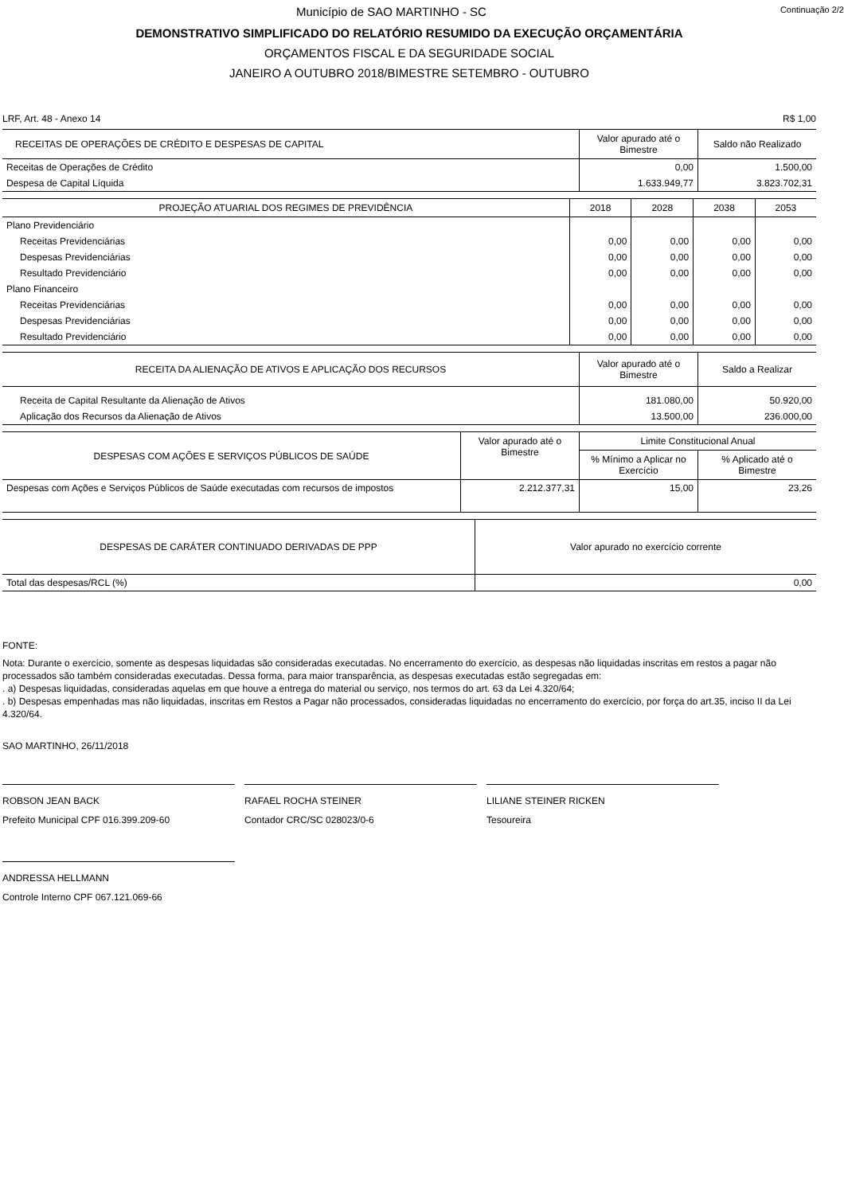Continuação 2/2 Município de SAO MARTINHO - SC
DEMONSTRATIVO SIMPLIFICADO DO RELATÓRIO RESUMIDO DA EXECUÇÃO ORÇAMENTÁRIA
ORÇAMENTOS FISCAL E DA SEGURIDADE SOCIAL
JANEIRO A OUTUBRO 2018/BIMESTRE SETEMBRO - OUTUBRO
LRF, Art. 48 - Anexo 14 R$ 1,00
| RECEITAS DE OPERAÇÕES DE CRÉDITO E DESPESAS DE CAPITAL | Valor apurado até o Bimestre | Saldo não Realizado |
| --- | --- | --- |
| Receitas de Operações de Crédito | 0,00 | 1.500,00 |
| Despesa de Capital Líquida | 1.633.949,77 | 3.823.702,31 |
| PROJEÇÃO ATUARIAL DOS REGIMES DE PREVIDÊNCIA | 2018 | 2028 | 2038 | 2053 |
| --- | --- | --- | --- | --- |
| Plano Previdenciário | | | | |
| Receitas Previdenciárias | 0,00 | 0,00 | 0,00 | 0,00 |
| Despesas Previdenciárias | 0,00 | 0,00 | 0,00 | 0,00 |
| Resultado Previdenciário | 0,00 | 0,00 | 0,00 | 0,00 |
| Plano Financeiro | | | | |
| Receitas Previdenciárias | 0,00 | 0,00 | 0,00 | 0,00 |
| Despesas Previdenciárias | 0,00 | 0,00 | 0,00 | 0,00 |
| Resultado Previdenciário | 0,00 | 0,00 | 0,00 | 0,00 |
| RECEITA DA ALIENAÇÃO DE ATIVOS E APLICAÇÃO DOS RECURSOS | Valor apurado até o Bimestre | Saldo a Realizar |
| --- | --- | --- |
| Receita de Capital Resultante da Alienação de Ativos | 181.080,00 | 50.920,00 |
| Aplicação dos Recursos da Alienação de Ativos | 13.500,00 | 236.000,00 |
| DESPESAS COM AÇÕES E SERVIÇOS PÚBLICOS DE SAÚDE | Valor apurado até o Bimestre | Limite Constitucional Anual | |
| --- | --- | --- | --- |
| | | % Mínimo a Aplicar no Exercício | % Aplicado até o Bimestre |
| Despesas com Ações e Serviços Públicos de Saúde executadas com recursos de impostos | 2.212.377,31 | 15,00 | 23,26 |
| DESPESAS DE CARÁTER CONTINUADO DERIVADAS DE PPP | Valor apurado no exercício corrente |
| --- | --- |
| Total das despesas/RCL (%) | 0,00 |
FONTE:
Nota: Durante o exercício, somente as despesas liquidadas são consideradas executadas. No encerramento do exercício, as despesas não liquidadas inscritas em restos a pagar não processados são também consideradas executadas. Dessa forma, para maior transparência, as despesas executadas estão segregadas em:
. a) Despesas liquidadas, consideradas aquelas em que houve a entrega do material ou serviço, nos termos do art. 63 da Lei 4.320/64;
. b) Despesas empenhadas mas não liquidadas, inscritas em Restos a Pagar não processados, consideradas liquidadas no encerramento do exercício, por força do art.35, inciso II da Lei 4.320/64.
SAO MARTINHO, 26/11/2018
ROBSON JEAN BACK
Prefeito Municipal CPF 016.399.209-60
RAFAEL ROCHA STEINER
Contador CRC/SC 028023/0-6
LILIANE STEINER RICKEN
Tesoureira
ANDRESSA HELLMANN
Controle Interno CPF 067.121.069-66